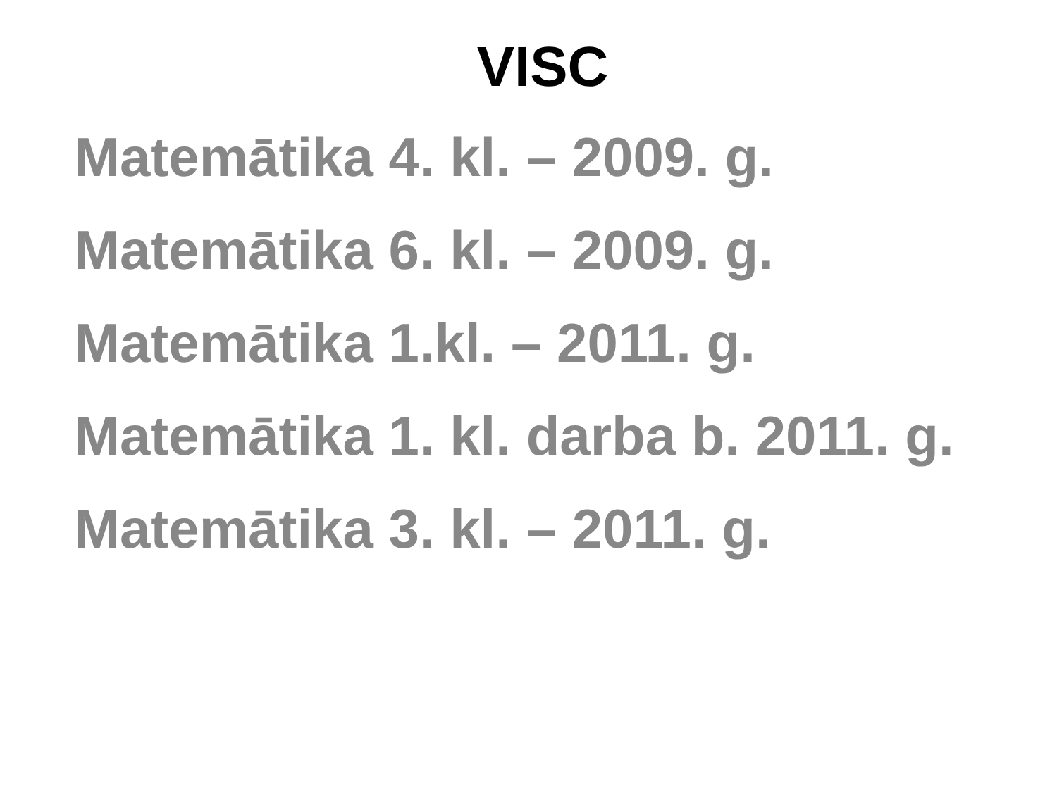VISC
Matemātika 4. kl. – 2009. g.
Matemātika 6. kl. – 2009. g.
Matemātika 1.kl. – 2011. g.
Matemātika 1. kl. darba b. 2011. g.
Matemātika 3. kl. – 2011. g.